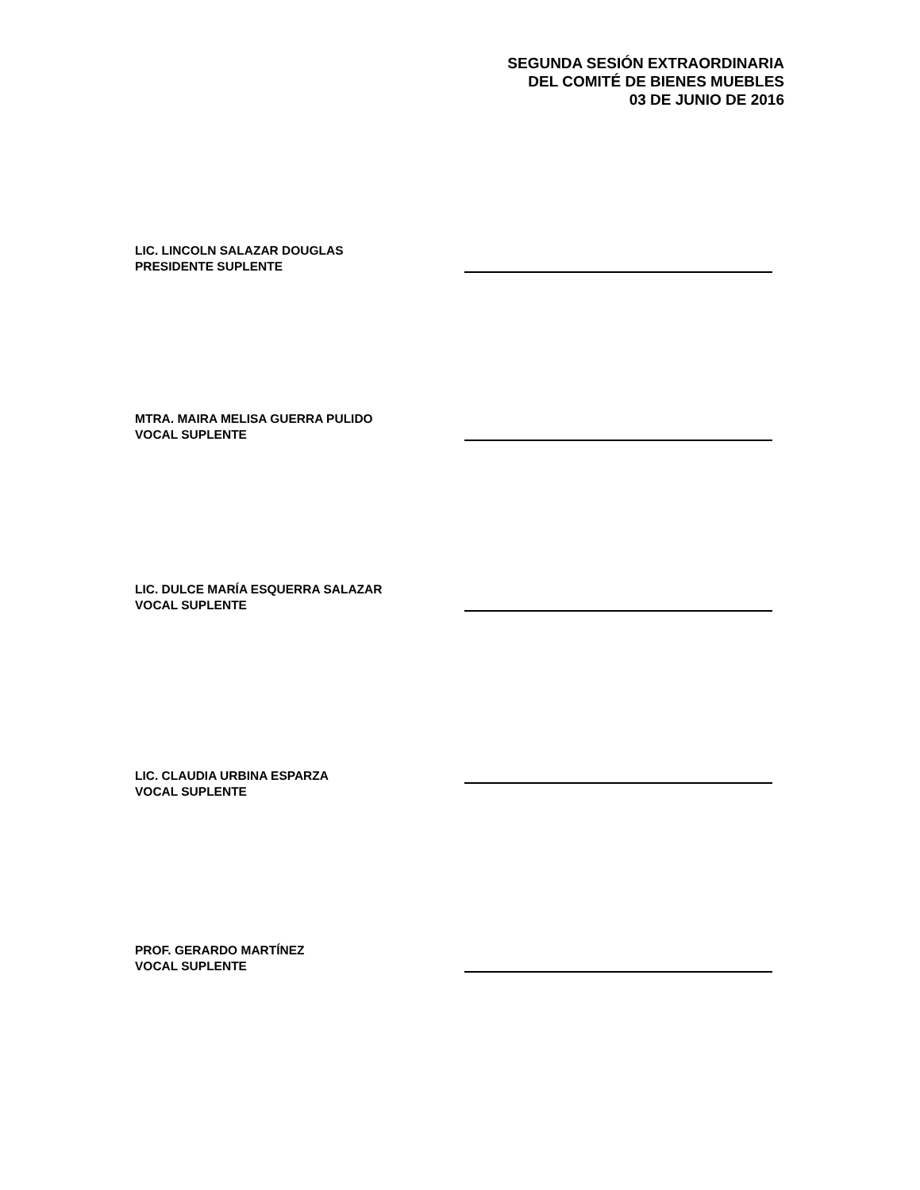SEGUNDA SESIÓN EXTRAORDINARIA
DEL COMITÉ DE BIENES MUEBLES
03 DE JUNIO DE 2016
LIC. LINCOLN SALAZAR DOUGLAS
PRESIDENTE SUPLENTE
MTRA. MAIRA MELISA GUERRA PULIDO
VOCAL SUPLENTE
LIC. DULCE MARÍA ESQUERRA SALAZAR
VOCAL SUPLENTE
LIC. CLAUDIA URBINA ESPARZA
VOCAL SUPLENTE
PROF. GERARDO MARTÍNEZ
VOCAL SUPLENTE